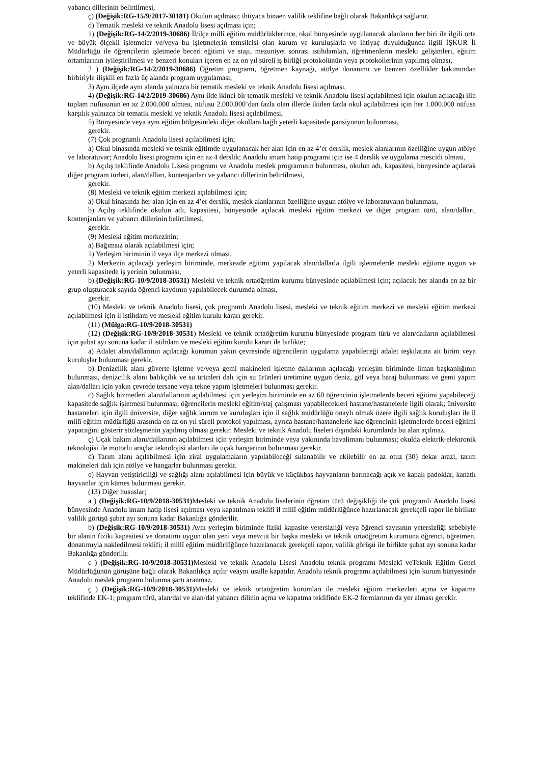yabancı dillerinin belirtilmesi,
ç) (Değişik:RG-15/9/2017-30181) Okulun açılması; ihtiyaca binaen valilik teklifine bağlı olarak Bakanlıkça sağlanır.
d) Tematik mesleki ve teknik Anadolu lisesi açılması için;
1) (Değişik:RG-14/2/2019-30686) İl/ilçe millî eğitim müdürlüklerince, okul bünyesinde uygulanacak alanların her biri ile ilgili orta ve büyük ölçekli işletmeler ve/veya bu işletmelerin temsilcisi olan kurum ve kuruluşlarla ve ihtiyaç duyulduğunda ilgili İŞKUR İl Müdürlüğü ile öğrencilerin işletmede beceri eğitimi ve stajı, mezuniyet sonrası istihdamları, öğretmenlerin mesleki gelişimleri, eğitim ortamlarının iyileştirilmesi ve benzeri konuları içeren en az on yıl süreli iş birliği protokolünün veya protokollerinin yapılmış olması,
2 ) (Değişik:RG-14/2/2019-30686) Öğretim programı, öğretmen kaynağı, atölye donanımı ve benzeri özellikler bakımından birbiriyle ilişkili en fazla üç alanda program uygulaması,
3) Aynı ilçede aynı alanda yalnızca bir tematik mesleki ve teknik Anadolu lisesi açılması,
4) (Değişik:RG-14/2/2019-30686) Aynı ilde ikinci bir tematik mesleki ve teknik Anadolu lisesi açılabilmesi için okulun açılacağı ilin toplam nüfusunun en az 2.000.000 olması, nüfusu 2.000.000’dan fazla olan illerde ikiden fazla okul açılabilmesi için her 1.000.000 nüfusa karşılık yalnızca bir tematik mesleki ve teknik Anadolu lisesi açılabilmesi,
5) Bünyesinde veya aynı eğitim bölgesindeki diğer okullara bağlı yeterli kapasitede pansiyonun bulunması,
gerekir.
(7) Çok programlı Anadolu lisesi açılabilmesi için;
a) Okul binasında mesleki ve teknik eğitimde uygulanacak her alan için en az 4’er derslik, meslek alanlarının özelliğine uygun atölye ve laboratuvar; Anadolu lisesi programı için en az 4 derslik; Anadolu imam hatip programı için ise 4 derslik ve uygulama mescidi olması,
b) Açılış teklifinde Anadolu Lisesi programı ve Anadolu meslek programının bulunması, okulun adı, kapasitesi, bünyesinde açılacak diğer program türleri, alan/dalları, kontenjanları ve yabancı dillerinin belirtilmesi,
gerekir.
(8) Mesleki ve teknik eğitim merkezi açılabilmesi için;
a) Okul binasında her alan için en az 4’er derslik, meslek alanlarının özelliğine uygun atölye ve laboratuvarın bulunması,
b) Açılış teklifinde okulun adı, kapasitesi, bünyesinde açılacak mesleki eğitim merkezi ve diğer program türü, alan/dalları, kontenjanları ve yabancı dillerinin belirtilmesi,
gerekir.
(9) Mesleki eğitim merkezinin;
a) Bağımsız olarak açılabilmesi için;
1) Yerleşim biriminin il veya ilçe merkezi olması,
2) Merkezin açılacağı yerleşim biriminde, merkezde eğitimi yapılacak alan/dallarla ilgili işletmelerde mesleki eğitime uygun ve yeterli kapasitede iş yerinin bulunması,
b) (Değişik:RG-10/9/2018-30531) Mesleki ve teknik ortaöğretim kurumu bünyesinde açılabilmesi için; açılacak her alanda en az bir grup oluşturacak sayıda öğrenci kaydının yapılabilecek durumda olması,
gerekir.
(10) Mesleki ve teknik Anadolu lisesi, çok programlı Anadolu lisesi, mesleki ve teknik eğitim merkezi ve mesleki eğitim merkezi açılabilmesi için il istihdam ve mesleki eğitim kurulu kararı gerekir.
(11) (Mülga:RG-10/9/2018-30531)
(12) (Değişik:RG-10/9/2018-30531) Mesleki ve teknik ortaöğretim kurumu bünyesinde program türü ve alan/dalların açılabilmesi için şubat ayı sonuna kadar il istihdam ve mesleki eğitim kurulu kararı ile birlikte;
a) Adalet alan/dallarının açılacağı kurumun yakın çevresinde öğrencilerin uygulama yapabileceği adalet teşkilatına ait birim veya kuruluşlar bulunması gerekir.
b) Denizcilik alanı güverte işletme ve/veya gemi makineleri işletme dallarının açılacağı yerleşim biriminde liman başkanlığının bulunması, denizcilik alanı balıkçılık ve su ürünleri dalı için su ürünleri üretimine uygun deniz, göl veya baraj bulunması ve gemi yapım alan/dalları için yakın çevrede tersane veya tekne yapım işletmeleri bulunması gerekir.
c) Sağlık hizmetleri alan/dallarının açılabilmesi için yerleşim biriminde en az 60 öğrencinin işletmelerde beceri eğitimi yapabileceği kapasitede sağlık işletmesi bulunması, öğrencilerin mesleki eğitim/staj çalışması yapabilecekleri hastane/hastanelerle ilgili olarak; üniversite hastaneleri için ilgili üniversite, diğer sağlık kurum ve kuruluşları için il sağlık müdürlüğü onaylı olmak üzere ilgili sağlık kuruluşları ile il millî eğitim müdürlüğü arasında en az on yıl süreli protokol yapılması, ayrıca hastane/hastanelerle kaç öğrencinin işletmelerde beceri eğitimi yapacağını gösterir sözleşmenin yapılmış olması gerekir. Mesleki ve teknik Anadolu liseleri dışındaki kurumlarda bu alan açılmaz.
ç) Uçak bakım alanı/dallarının açılabilmesi için yerleşim biriminde veya yakınında havalimanı bulunması; okulda elektrik-elektronik teknolojisi ile motorlu araçlar teknolojisi alanları ile uçak hangarının bulunması gerekir.
d) Tarım alanı açılabilmesi için zirai uygulamaların yapılabileceği sulanabilir ve ekilebilir en az otuz (30) dekar arazi, tarım makineleri dalı için atölye ve hangarlar bulunması gerekir.
e) Hayvan yetiştiriciliği ve sağlığı alanı açılabilmesi için büyük ve küçükbaş hayvanların barınacağı açık ve kapalı padoklar, kanatlı hayvanlar için kümes bulunması gerekir.
(13) Diğer hususlar;
a ) (Değişik:RG-10/9/2018-30531) Mesleki ve teknik Anadolu liselerinin öğretim türü değişikliği ile çok programlı Anadolu lisesi bünyesinde Anadolu imam hatip lisesi açılması veya kapatılması teklifi il millî eğitim müdürlüğünce hazırlanacak gerekçeli rapor ile birlikte valilik görüşü şubat ayı sonuna kadar Bakanlığa gönderilir.
b) (Değişik:RG-10/9/2018-30531) Aynı yerleşim biriminde fiziki kapasite yetersizliği veya öğrenci sayısının yetersizliği sebebiyle bir alanın fiziki kapasitesi ve donatımı uygun olan yeni veya mevcut bir başka mesleki ve teknik ortaöğretim kurumuna öğrenci, öğretmen, donatımıyla nakledilmesi teklifi; il millî eğitim müdürlüğünce hazırlanacak gerekçeli rapor, valilik görüşü ile birlikte şubat ayı sonuna kadar Bakanlığa gönderilir.
c ) (Değişik:RG-10/9/2018-30531) Mesleki ve teknik Anadolu Lisesi Anadolu teknik programı Meslekî veTeknik Eğitim Genel Müdürlüğünün görüşüne bağlı olarak Bakanlıkça açılır veaynı usulle kapatılır. Anadolu teknik programı açılabilmesi için kurum bünyesinde Anadolu meslek programı bulunma şartı aranmaz.
ç ) (Değişik:RG-10/9/2018-30531) Mesleki ve teknik ortaöğretim kurumları ile mesleki eğitim merkezleri açma ve kapatma teklifinde EK-1; program türü, alan/dal ve alan/dal yabancı dilinin açma ve kapatma teklifinde EK-2 formlarının da yer alması gerekir.